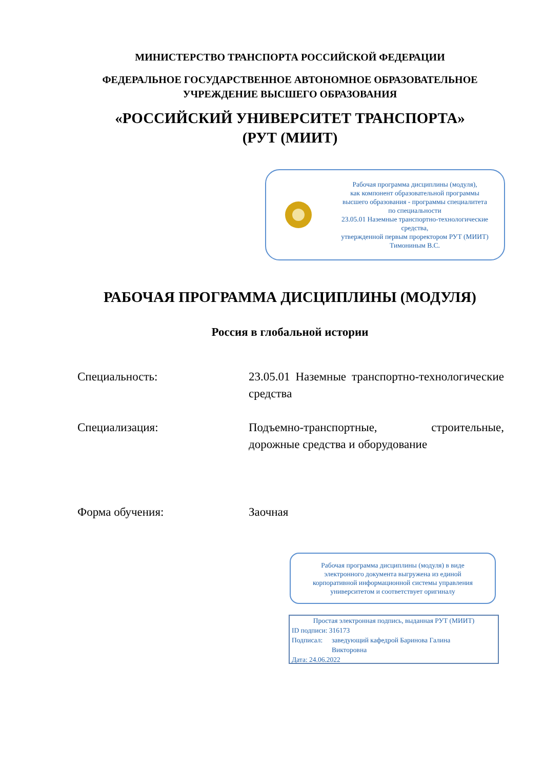МИНИСТЕРСТВО ТРАНСПОРТА РОССИЙСКОЙ ФЕДЕРАЦИИ
ФЕДЕРАЛЬНОЕ ГОСУДАРСТВЕННОЕ АВТОНОМНОЕ ОБРАЗОВАТЕЛЬНОЕ
УЧРЕЖДЕНИЕ ВЫСШЕГО ОБРАЗОВАНИЯ
«РОССИЙСКИЙ УНИВЕРСИТЕТ ТРАНСПОРТА»
(РУТ (МИИТ)
Рабочая программа дисциплины (модуля),
как компонент образовательной программы
высшего образования - программы специалитета
по специальности
23.05.01 Наземные транспортно-технологические
средства,
утвержденной первым проректором РУТ (МИИТ)
Тимониным В.С.
РАБОЧАЯ ПРОГРАММА ДИСЦИПЛИНЫ (МОДУЛЯ)
Россия в глобальной истории
Специальность: 23.05.01 Наземные транспортно-технологические средства
Специализация: Подъемно-транспортные, строительные, дорожные средства и оборудование
Форма обучения: Заочная
Рабочая программа дисциплины (модуля) в виде
электронного документа выгружена из единой
корпоративной информационной системы управления
университетом и соответствует оригиналу
Простая электронная подпись, выданная РУТ (МИИТ)
ID подписи: 316173
Подписал: заведующий кафедрой Баринова Галина
Викторовна
Дата: 24.06.2022